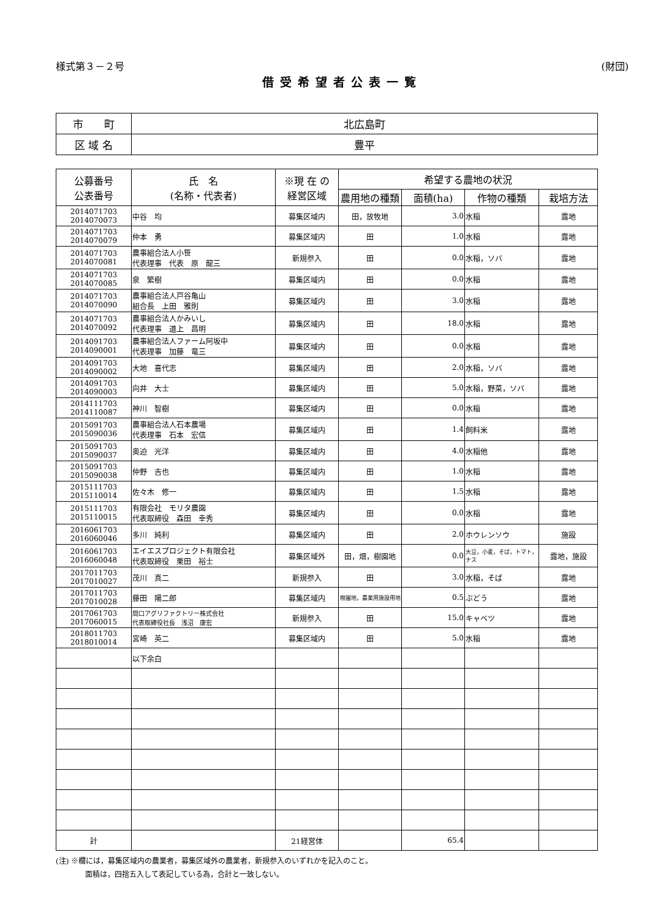様式第３－２号 (財団)
借受希望者公表一覧
| 市 町 | 北広島町 |
| 区 域 名 | 豊平 |
| 公募番号 公表番号 | 氏 名 (名称・代表者) | ※現 在 の 経営区域 | 希望する農地の状況 | | | |
| --- | --- | --- | --- | --- | --- | --- |
| | | | 農用地の種類 | 面積(ha) | 作物の種類 | 栽培方法 |
| 2014071703 2014070073 | 中谷 均 | 募集区域内 | 田，放牧地 | 3.0 | 水稲 | 露地 |
| 2014071703 2014070079 | 仲本 勇 | 募集区域内 | 田 | 1.0 | 水稲 | 露地 |
| 2014071703 2014070081 | 農事組合法人小笹 代表理事 代表 原 龍三 | 新規参入 | 田 | 0.0 | 水稲，ソバ | 露地 |
| 2014071703 2014070085 | 泉 繁樹 | 募集区域内 | 田 | 0.0 | 水稲 | 露地 |
| 2014071703 2014070090 | 農事組合法人戸谷亀山 組合長 上田 雅則 | 募集区域内 | 田 | 3.0 | 水稲 | 露地 |
| 2014071703 2014070092 | 農事組合法人かみいし 代表理事 道上 昌明 | 募集区域内 | 田 | 18.0 | 水稲 | 露地 |
| 2014091703 2014090001 | 農事組合法人ファーム阿坂中 代表理事 加藤 竜三 | 募集区域内 | 田 | 0.0 | 水稲 | 露地 |
| 2014091703 2014090002 | 大地 喜代志 | 募集区域内 | 田 | 2.0 | 水稲，ソバ | 露地 |
| 2014091703 2014090003 | 向井 大士 | 募集区域内 | 田 | 5.0 | 水稲，野菜，ソバ | 露地 |
| 2014111703 2014110087 | 神川 智樹 | 募集区域内 | 田 | 0.0 | 水稲 | 露地 |
| 2015091703 2015090036 | 農事組合法人石本農場 代表理事 石本 宏信 | 募集区域内 | 田 | 1.4 | 飼料米 | 露地 |
| 2015091703 2015090037 | 奥迫 光洋 | 募集区域内 | 田 | 4.0 | 水稲他 | 露地 |
| 2015091703 2015090038 | 仲野 吉也 | 募集区域内 | 田 | 1.0 | 水稲 | 露地 |
| 2015111703 2015110014 | 佐々木 修一 | 募集区域内 | 田 | 1.5 | 水稲 | 露地 |
| 2015111703 2015110015 | 有限会社 モリタ農園 代表取締役 森田 幸秀 | 募集区域内 | 田 | 0.0 | 水稲 | 露地 |
| 2016061703 2016060046 | 多川 純利 | 募集区域内 | 田 | 2.0 | ホウレンソウ | 施設 |
| 2016061703 2016060048 | エイエスプロジェクト有限会社 代表取締役 栗田 裕士 | 募集区域外 | 田，畑，樹園地 | 0.0 | 大豆，小麦，そば，トマト，ナス | 露地，施設 |
| 2017011703 2017010027 | 茂川 真二 | 新規参入 | 田 | 3.0 | 水稲，そば | 露地 |
| 2017011703 2017010028 | 藤田 陽二郎 | 募集区域内 | 樹園地，農業用施設用地 | 0.5 | ぶどう | 露地 |
| 2017061703 2017060015 | 間口アグリファクトリー株式会社 代表取締役社長 浅沼 康宏 | 新規参入 | 田 | 15.0 | キャベツ | 露地 |
| 2018011703 2018010014 | 宮崎 英二 | 募集区域内 | 田 | 5.0 | 水稲 | 露地 |
| | 以下余白 | | | | | |
| 計 | | 21経営体 | | 65.4 | | |
(注) ※欄には，募集区域内の農業者，募集区域外の農業者，新規参入のいずれかを記入のこと。
    面積は，四捨五入して表記している為，合計と一致しない。